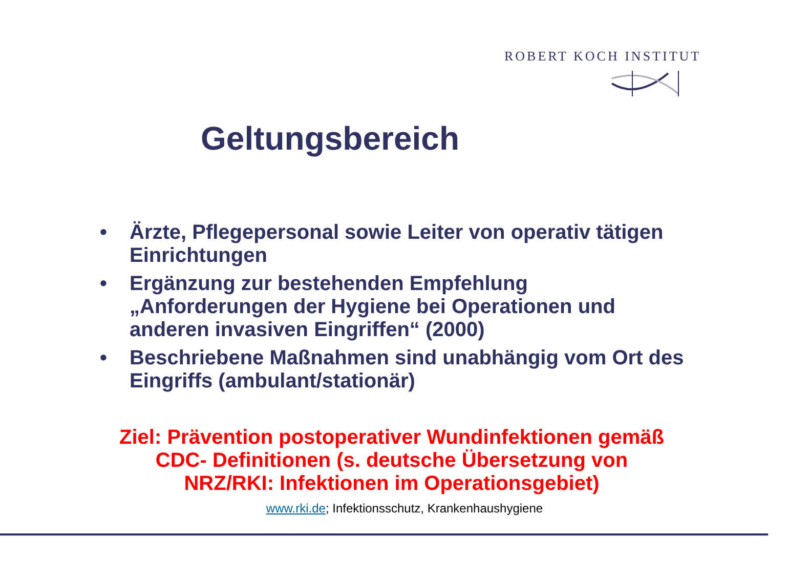ROBERT KOCH INSTITUT
Geltungsbereich
• Ärzte, Pflegepersonal sowie Leiter von operativ tätigen Einrichtungen
• Ergänzung zur bestehenden Empfehlung „Anforderungen der Hygiene bei Operationen und anderen invasiven Eingriffen“ (2000)
• Beschriebene Maßnahmen sind unabhängig vom Ort des Eingriffs (ambulant/stationär)
Ziel: Prävention postoperativer Wundinfektionen gemäß
CDC- Definitionen (s. deutsche Übersetzung von
NRZ/RKI: Infektionen im Operationsgebiet)
www.rki.de; Infektionsschutz, Krankenhaushygiene